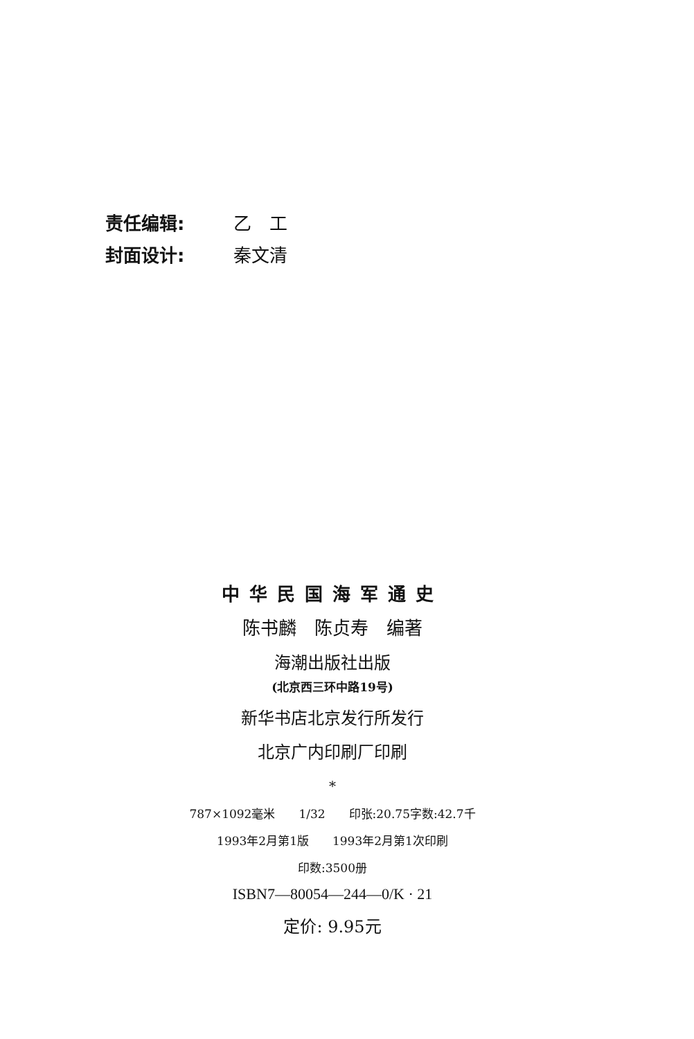责任编辑: 乙　工
封面设计: 秦文清
中华民国海军通史
陈书麟　陈贞寿　编著
海潮出版社出版
(北京西三环中路19号)
新华书店北京发行所发行
北京广内印刷厂印刷
*
787×1092毫米　　1/32　　印张:20.75字数:42.7千
1993年2月第1版　　1993年2月第1次印刷
印数:3500册
ISBN7—80054—244—0/K · 21
定价: 9.95元